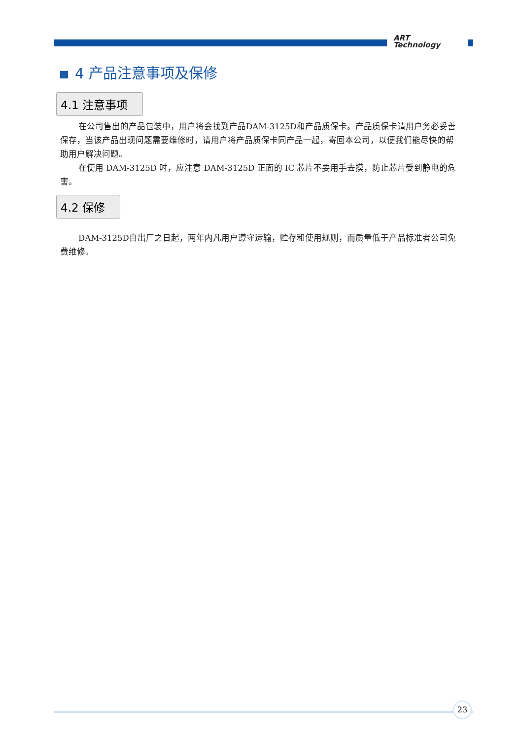ART
Technology
4 产品注意事项及保修
4.1 注意事项
在公司售出的产品包装中，用户将会找到产品DAM-3125D和产品质保卡。产品质保卡请用户务必妥善保存，当该产品出现问题需要维修时，请用户将产品质保卡同产品一起，寄回本公司，以便我们能尽快的帮助用户解决问题。
在使用 DAM-3125D 时，应注意 DAM-3125D 正面的 IC 芯片不要用手去摸，防止芯片受到静电的危害。
4.2 保修
DAM-3125D自出厂之日起，两年内凡用户遵守运输，贮存和使用规则，而质量低于产品标准者公司免费维修。
23